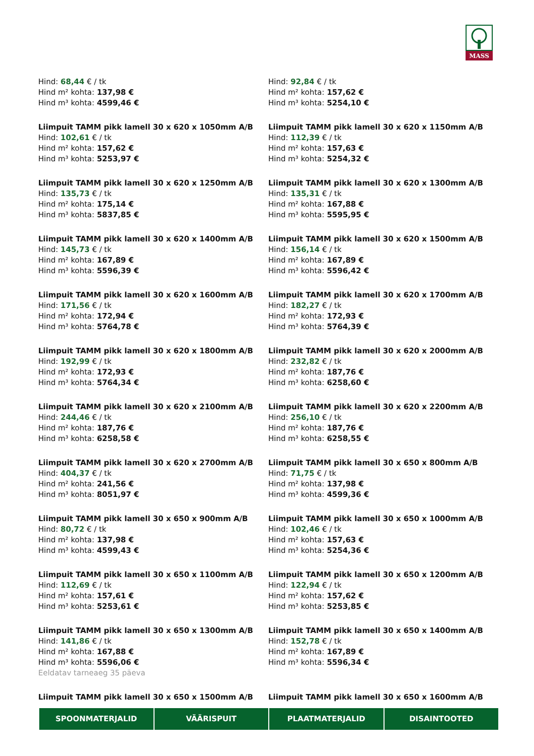MASS
Hind: 68,44 € / tk
Hind m² kohta: 137,98 €
Hind m³ kohta: 4599,46 €
Hind: 92,84 € / tk
Hind m² kohta: 157,62 €
Hind m³ kohta: 5254,10 €
Liimpuit TAMM pikk lamell 30 x 620 x 1050mm A/B
Hind: 102,61 € / tk
Hind m² kohta: 157,62 €
Hind m³ kohta: 5253,97 €
Liimpuit TAMM pikk lamell 30 x 620 x 1150mm A/B
Hind: 112,39 € / tk
Hind m² kohta: 157,63 €
Hind m³ kohta: 5254,32 €
Liimpuit TAMM pikk lamell 30 x 620 x 1250mm A/B
Hind: 135,73 € / tk
Hind m² kohta: 175,14 €
Hind m³ kohta: 5837,85 €
Liimpuit TAMM pikk lamell 30 x 620 x 1300mm A/B
Hind: 135,31 € / tk
Hind m² kohta: 167,88 €
Hind m³ kohta: 5595,95 €
Liimpuit TAMM pikk lamell 30 x 620 x 1400mm A/B
Hind: 145,73 € / tk
Hind m² kohta: 167,89 €
Hind m³ kohta: 5596,39 €
Liimpuit TAMM pikk lamell 30 x 620 x 1500mm A/B
Hind: 156,14 € / tk
Hind m² kohta: 167,89 €
Hind m³ kohta: 5596,42 €
Liimpuit TAMM pikk lamell 30 x 620 x 1600mm A/B
Hind: 171,56 € / tk
Hind m² kohta: 172,94 €
Hind m³ kohta: 5764,78 €
Liimpuit TAMM pikk lamell 30 x 620 x 1700mm A/B
Hind: 182,27 € / tk
Hind m² kohta: 172,93 €
Hind m³ kohta: 5764,39 €
Liimpuit TAMM pikk lamell 30 x 620 x 1800mm A/B
Hind: 192,99 € / tk
Hind m² kohta: 172,93 €
Hind m³ kohta: 5764,34 €
Liimpuit TAMM pikk lamell 30 x 620 x 2000mm A/B
Hind: 232,82 € / tk
Hind m² kohta: 187,76 €
Hind m³ kohta: 6258,60 €
Liimpuit TAMM pikk lamell 30 x 620 x 2100mm A/B
Hind: 244,46 € / tk
Hind m² kohta: 187,76 €
Hind m³ kohta: 6258,58 €
Liimpuit TAMM pikk lamell 30 x 620 x 2200mm A/B
Hind: 256,10 € / tk
Hind m² kohta: 187,76 €
Hind m³ kohta: 6258,55 €
Liimpuit TAMM pikk lamell 30 x 620 x 2700mm A/B
Hind: 404,37 € / tk
Hind m² kohta: 241,56 €
Hind m³ kohta: 8051,97 €
Liimpuit TAMM pikk lamell 30 x 650 x 800mm A/B
Hind: 71,75 € / tk
Hind m² kohta: 137,98 €
Hind m³ kohta: 4599,36 €
Liimpuit TAMM pikk lamell 30 x 650 x 900mm A/B
Hind: 80,72 € / tk
Hind m² kohta: 137,98 €
Hind m³ kohta: 4599,43 €
Liimpuit TAMM pikk lamell 30 x 650 x 1000mm A/B
Hind: 102,46 € / tk
Hind m² kohta: 157,63 €
Hind m³ kohta: 5254,36 €
Liimpuit TAMM pikk lamell 30 x 650 x 1100mm A/B
Hind: 112,69 € / tk
Hind m² kohta: 157,61 €
Hind m³ kohta: 5253,61 €
Liimpuit TAMM pikk lamell 30 x 650 x 1200mm A/B
Hind: 122,94 € / tk
Hind m² kohta: 157,62 €
Hind m³ kohta: 5253,85 €
Liimpuit TAMM pikk lamell 30 x 650 x 1300mm A/B
Hind: 141,86 € / tk
Hind m² kohta: 167,88 €
Hind m³ kohta: 5596,06 €
Eeldatav tarneaeg 35 päeva
Liimpuit TAMM pikk lamell 30 x 650 x 1400mm A/B
Hind: 152,78 € / tk
Hind m² kohta: 167,89 €
Hind m³ kohta: 5596,34 €
Liimpuit TAMM pikk lamell 30 x 650 x 1500mm A/B
Liimpuit TAMM pikk lamell 30 x 650 x 1600mm A/B
SPOONMATERJALID VÄÄRISPUIT PLAATMATERJALID DISAINTOOTED